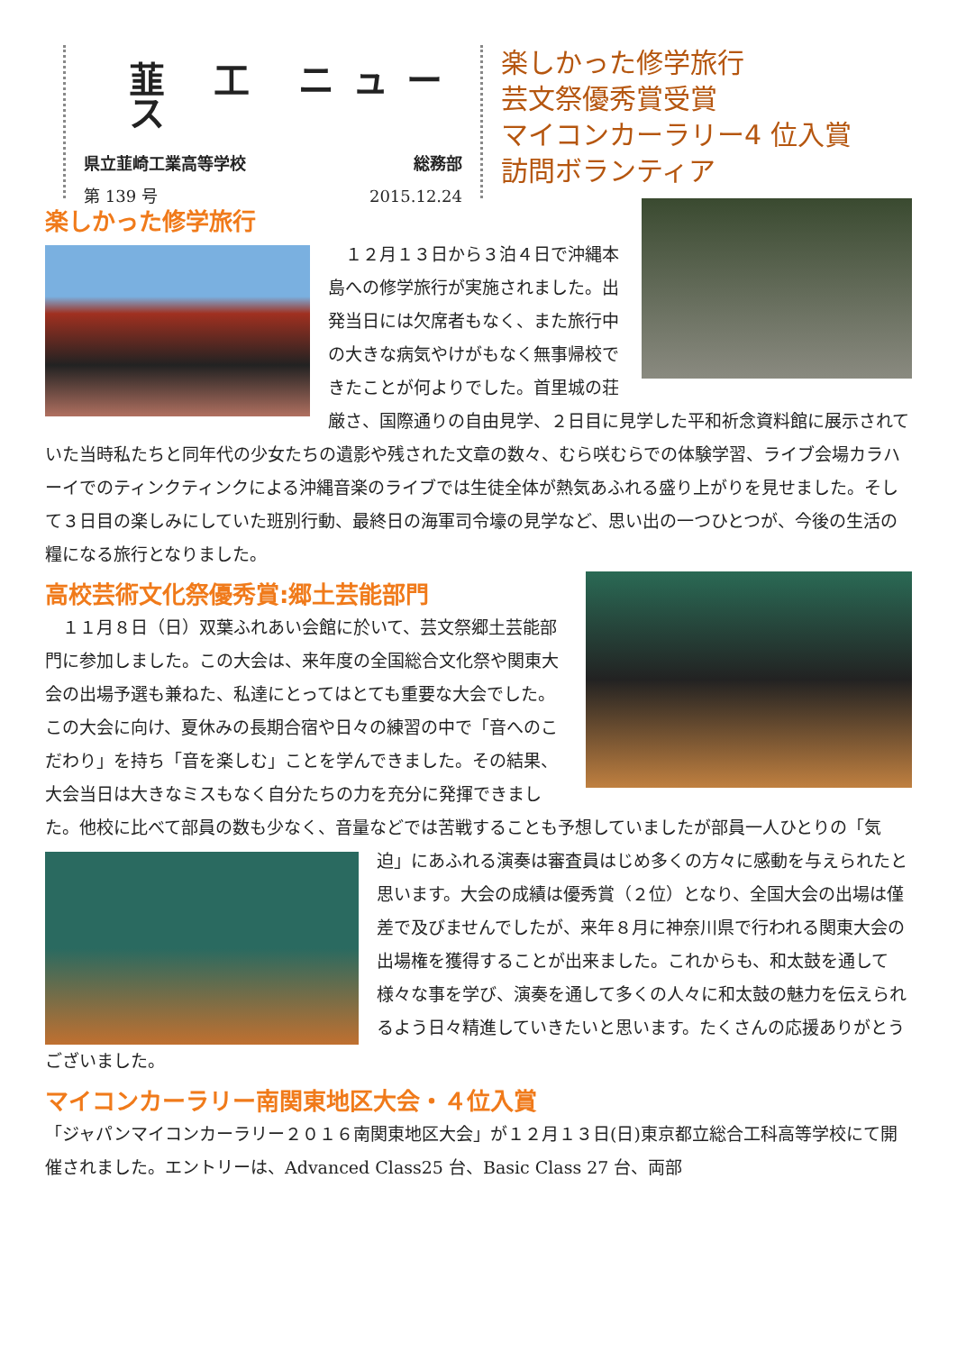韮 工 ニュース
県立韮崎工業高等学校 総務部
第 139 号 2015.12.24
楽しかった修学旅行
芸文祭優秀賞受賞
マイコンカーラリー4 位入賞
訪問ボランティア
楽しかった修学旅行
　１２月１３日から３泊４日で沖縄本島への修学旅行が実施されました。出発当日には欠席者もなく、また旅行中の大きな病気やけがもなく無事帰校できたことが何よりでした。首里城の荘厳さ、国際通りの自由見学、２日目に見学した平和祈念資料館に展示されていた当時私たちと同年代の少女たちの遺影や残された文章の数々、むら咲むらでの体験学習、ライブ会場カラハーイでのティンクティンクによる沖縄音楽のライブでは生徒全体が熱気あふれる盛り上がりを見せました。そして３日目の楽しみにしていた班別行動、最終日の海軍司令壕の見学など、思い出の一つひとつが、今後の生活の糧になる旅行となりました。
高校芸術文化祭優秀賞:郷土芸能部門
　１１月８日（日）双葉ふれあい会館に於いて、芸文祭郷土芸能部門に参加しました。この大会は、来年度の全国総合文化祭や関東大会の出場予選も兼ねた、私達にとってはとても重要な大会でした。この大会に向け、夏休みの長期合宿や日々の練習の中で「音へのこだわり」を持ち「音を楽しむ」ことを学んできました。その結果、大会当日は大きなミスもなく自分たちの力を充分に発揮できました。他校に比べて部員の数も少なく、音量などでは苦戦することも予想していましたが部員一人ひとりの「気迫」にあふれる演奏は審査員はじめ多くの方々に感動を与え られたと思います。大会の成績は優秀賞（２位）となり、全国大会の出場は僅差で及びませんでしたが、来年８月に神奈川県で行われる関東大会の出場権を獲得することが出来ました。これからも、和太鼓を通して様々な事を学び、演奏を通して多くの人々に和太鼓の魅力を伝えられるよう日々精進していきたいと思います。たくさんの応援ありがとうございました。
マイコンカーラリー南関東地区大会・４位入賞
「ジャパンマイコンカーラリー２０１６南関東地区大会」が１２月１３日(日)東京都立総合工科高等学校にて開催されました。エントリーは、Advanced Class25 台、Basic Class 27 台、両部